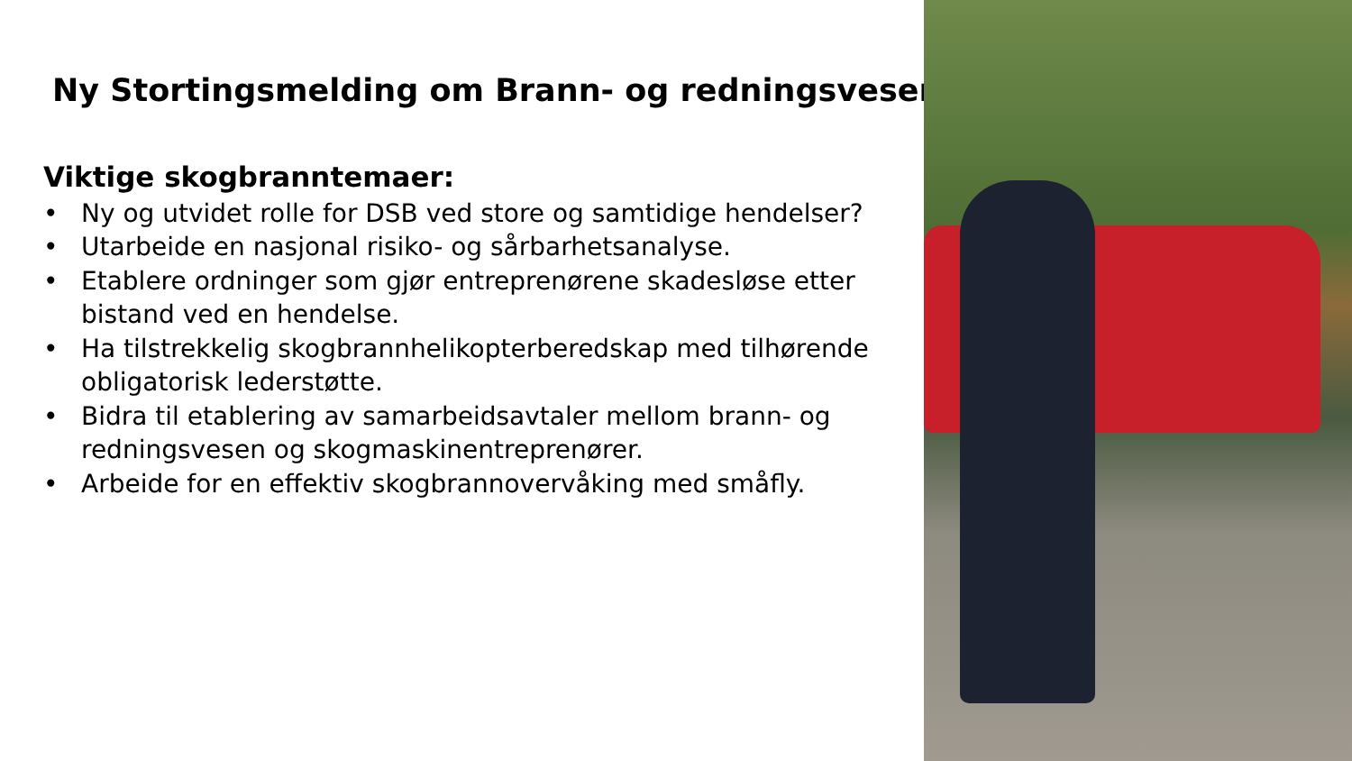Ny Stortingsmelding om Brann- og redningsvesenet
Viktige skogbranntemaer:
• Ny og utvidet rolle for DSB ved store og samtidige hendelser?
• Utarbeide en nasjonal risiko- og sårbarhetsanalyse.
• Etablere ordninger som gjør entreprenørene skadesløse etter bistand ved en hendelse.
• Ha tilstrekkelig skogbrannhelikopterberedskap med tilhørende obligatorisk lederstøtte.
• Bidra til etablering av samarbeidsavtaler mellom brann- og redningsvesen og skogmaskinentreprenører.
• Arbeide for en effektiv skogbrannovervåking med småfly.